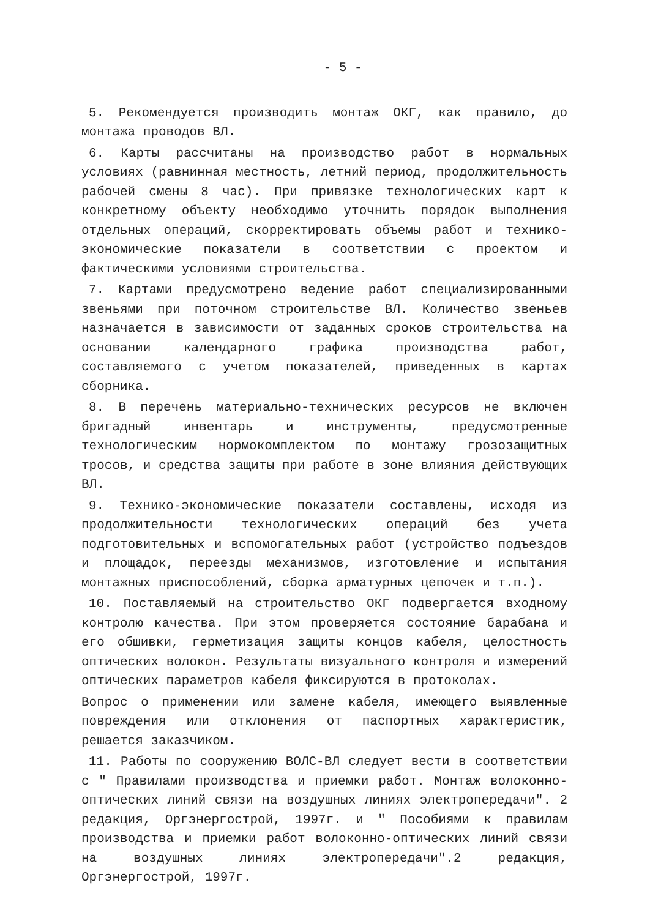- 5 -
5. Рекомендуется производить монтаж ОКГ, как правило, до монтажа проводов ВЛ.
6. Карты рассчитаны на производство работ в нормальных условиях (равнинная местность, летний период, продолжительность рабочей смены 8 час). При привязке технологических карт к конкретному объекту необходимо уточнить порядок выполнения отдельных операций, скорректировать объемы работ и технико-экономические показатели в соответствии с проектом и фактическими условиями строительства.
7. Картами предусмотрено ведение работ специализированными звеньями при поточном строительстве ВЛ. Количество звеньев назначается в зависимости от заданных сроков строительства на основании календарного графика производства работ, составляемого с учетом показателей, приведенных в картах сборника.
8. В перечень материально-технических ресурсов не включен бригадный инвентарь и инструменты, предусмотренные технологическим нормокомплектом по монтажу грозозащитных тросов, и средства защиты при работе в зоне влияния действующих ВЛ.
9. Технико-экономические показатели составлены, исходя из продолжительности технологических операций без учета подготовительных и вспомогательных работ (устройство подъездов и площадок, переезды механизмов, изготовление и испытания монтажных приспособлений, сборка арматурных цепочек и т.п.).
10. Поставляемый на строительство ОКГ подвергается входному контролю качества. При этом проверяется состояние барабана и его обшивки, герметизация защиты концов кабеля, целостность оптических волокон. Результаты визуального контроля и измерений оптических параметров кабеля фиксируются в протоколах.
Вопрос о применении или замене кабеля, имеющего выявленные повреждения или отклонения от паспортных характеристик, решается заказчиком.
11. Работы по сооружению ВОЛС-ВЛ следует вести в соответствии с " Правилами производства и приемки работ. Монтаж волоконно-оптических линий связи на воздушных линиях электропередачи". 2 редакция, Оргэнергострой, 1997г. и " Пособиями к правилам производства и приемки работ волоконно-оптических линий связи на воздушных линиях электропередачи".2 редакция, Оргэнергострой, 1997г.